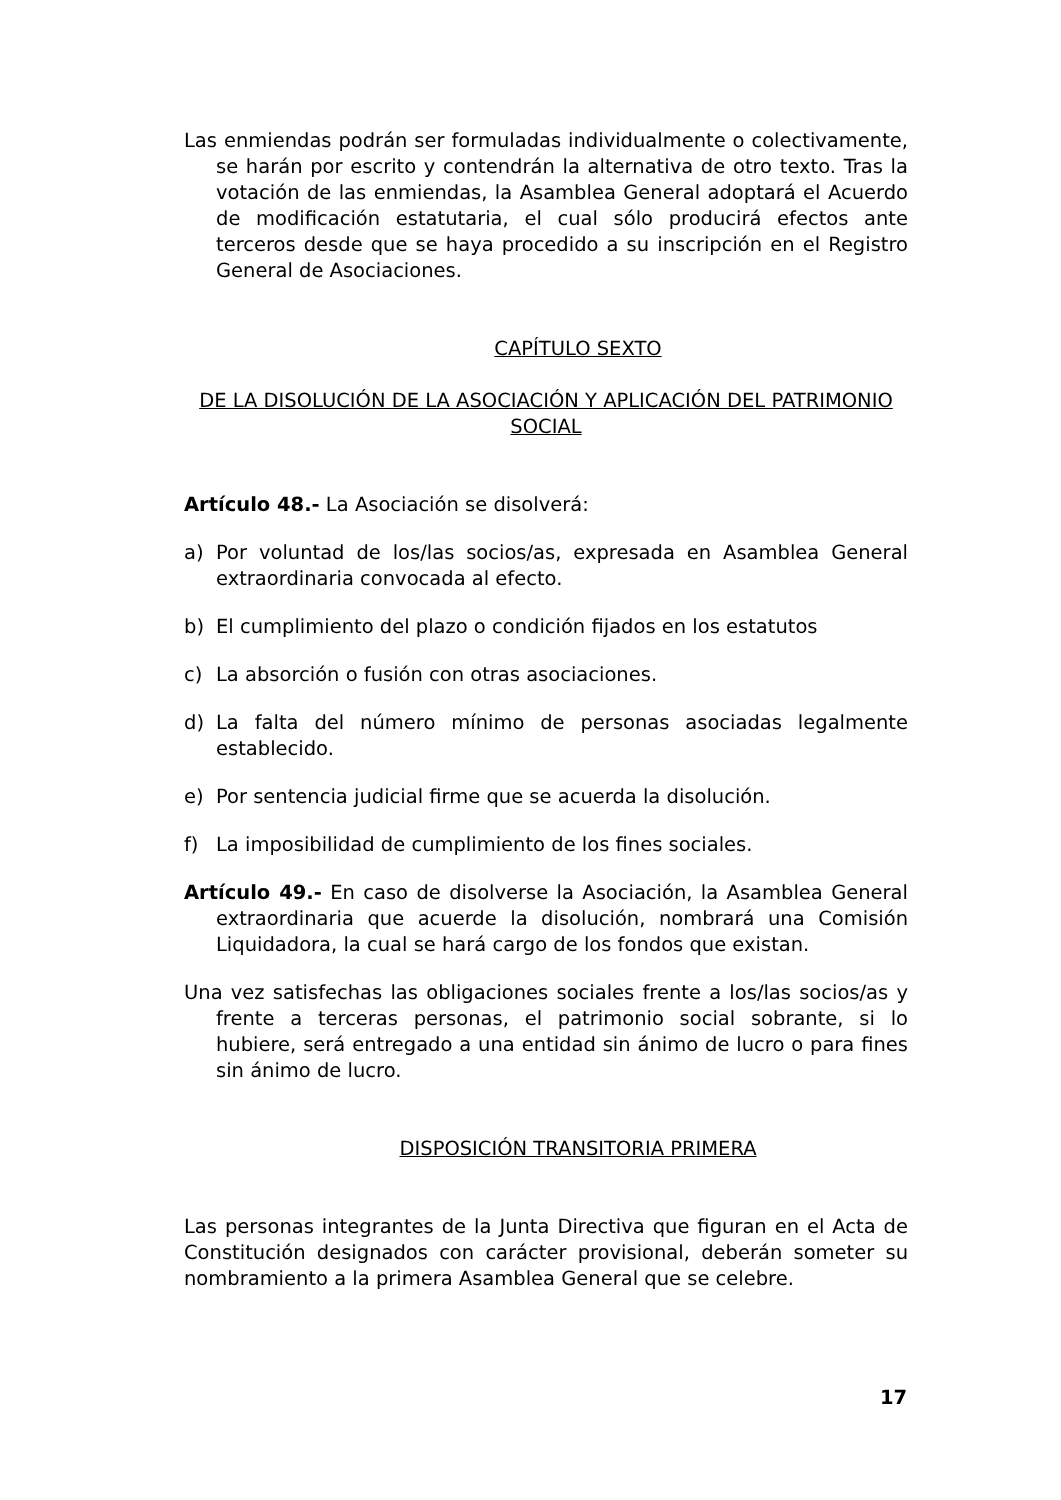Las enmiendas podrán ser formuladas individualmente o colectivamente, se harán por escrito y contendrán la alternativa de otro texto. Tras la votación de las enmiendas, la Asamblea General adoptará el Acuerdo de modificación estatutaria, el cual sólo producirá efectos ante terceros desde que se haya procedido a su inscripción en el Registro General de Asociaciones.
CAPÍTULO SEXTO
DE LA DISOLUCIÓN DE LA ASOCIACIÓN Y APLICACIÓN DEL PATRIMONIO SOCIAL
Artículo 48.- La Asociación se disolverá:
a) Por voluntad de los/las socios/as, expresada en Asamblea General extraordinaria convocada al efecto.
b) El cumplimiento del plazo o condición fijados en los estatutos
c) La absorción o fusión con otras asociaciones.
d) La falta del número mínimo de personas asociadas legalmente establecido.
e) Por sentencia judicial firme que se acuerda la disolución.
f) La imposibilidad de cumplimiento de los fines sociales.
Artículo 49.- En caso de disolverse la Asociación, la Asamblea General extraordinaria que acuerde la disolución, nombrará una Comisión Liquidadora, la cual se hará cargo de los fondos que existan.
Una vez satisfechas las obligaciones sociales frente a los/las socios/as y frente a terceras personas, el patrimonio social sobrante, si lo hubiere, será entregado a una entidad sin ánimo de lucro o para fines sin ánimo de lucro.
DISPOSICIÓN TRANSITORIA PRIMERA
Las personas integrantes de la Junta Directiva que figuran en el Acta de Constitución designados con carácter provisional, deberán someter su nombramiento a la primera Asamblea General que se celebre.
17